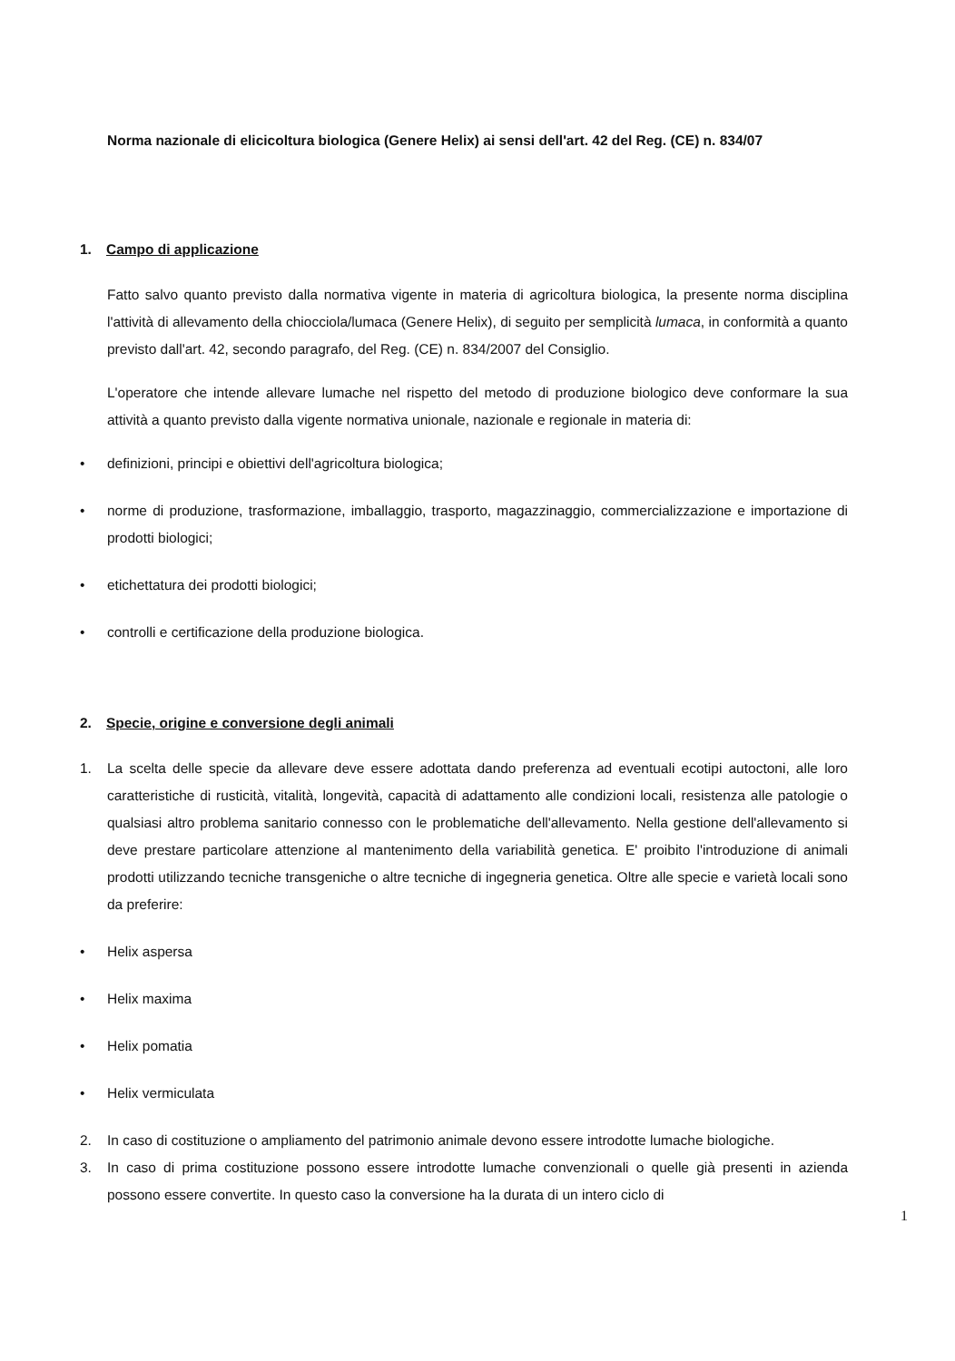Norma nazionale di elicicoltura biologica (Genere Helix) ai sensi dell'art. 42 del Reg. (CE) n. 834/07
1. Campo di applicazione
Fatto salvo quanto previsto dalla normativa vigente in materia di agricoltura biologica, la presente norma disciplina l'attività di allevamento della chiocciola/lumaca (Genere Helix), di seguito per semplicità lumaca, in conformità a quanto previsto dall'art. 42, secondo paragrafo, del Reg. (CE) n. 834/2007 del Consiglio.
L'operatore che intende allevare lumache nel rispetto del metodo di produzione biologico deve conformare la sua attività a quanto previsto dalla vigente normativa unionale, nazionale e regionale in materia di:
• definizioni, principi e obiettivi dell'agricoltura biologica;
• norme di produzione, trasformazione, imballaggio, trasporto, magazzinaggio, commercializzazione e importazione di prodotti biologici;
• etichettatura dei prodotti biologici;
• controlli e certificazione della produzione biologica.
2. Specie, origine e conversione degli animali
1. La scelta delle specie da allevare deve essere adottata dando preferenza ad eventuali ecotipi autoctoni, alle loro caratteristiche di rusticità, vitalità, longevità, capacità di adattamento alle condizioni locali, resistenza alle patologie o qualsiasi altro problema sanitario connesso con le problematiche dell'allevamento. Nella gestione dell'allevamento si deve prestare particolare attenzione al mantenimento della variabilità genetica. E' proibito l'introduzione di animali prodotti utilizzando tecniche transgeniche o altre tecniche di ingegneria genetica. Oltre alle specie e varietà locali sono da preferire:
• Helix aspersa
• Helix maxima
• Helix pomatia
• Helix vermiculata
2. In caso di costituzione o ampliamento del patrimonio animale devono essere introdotte lumache biologiche.
3. In caso di prima costituzione possono essere introdotte lumache convenzionali o quelle già presenti in azienda possono essere convertite. In questo caso la conversione ha la durata di un intero ciclo di
1